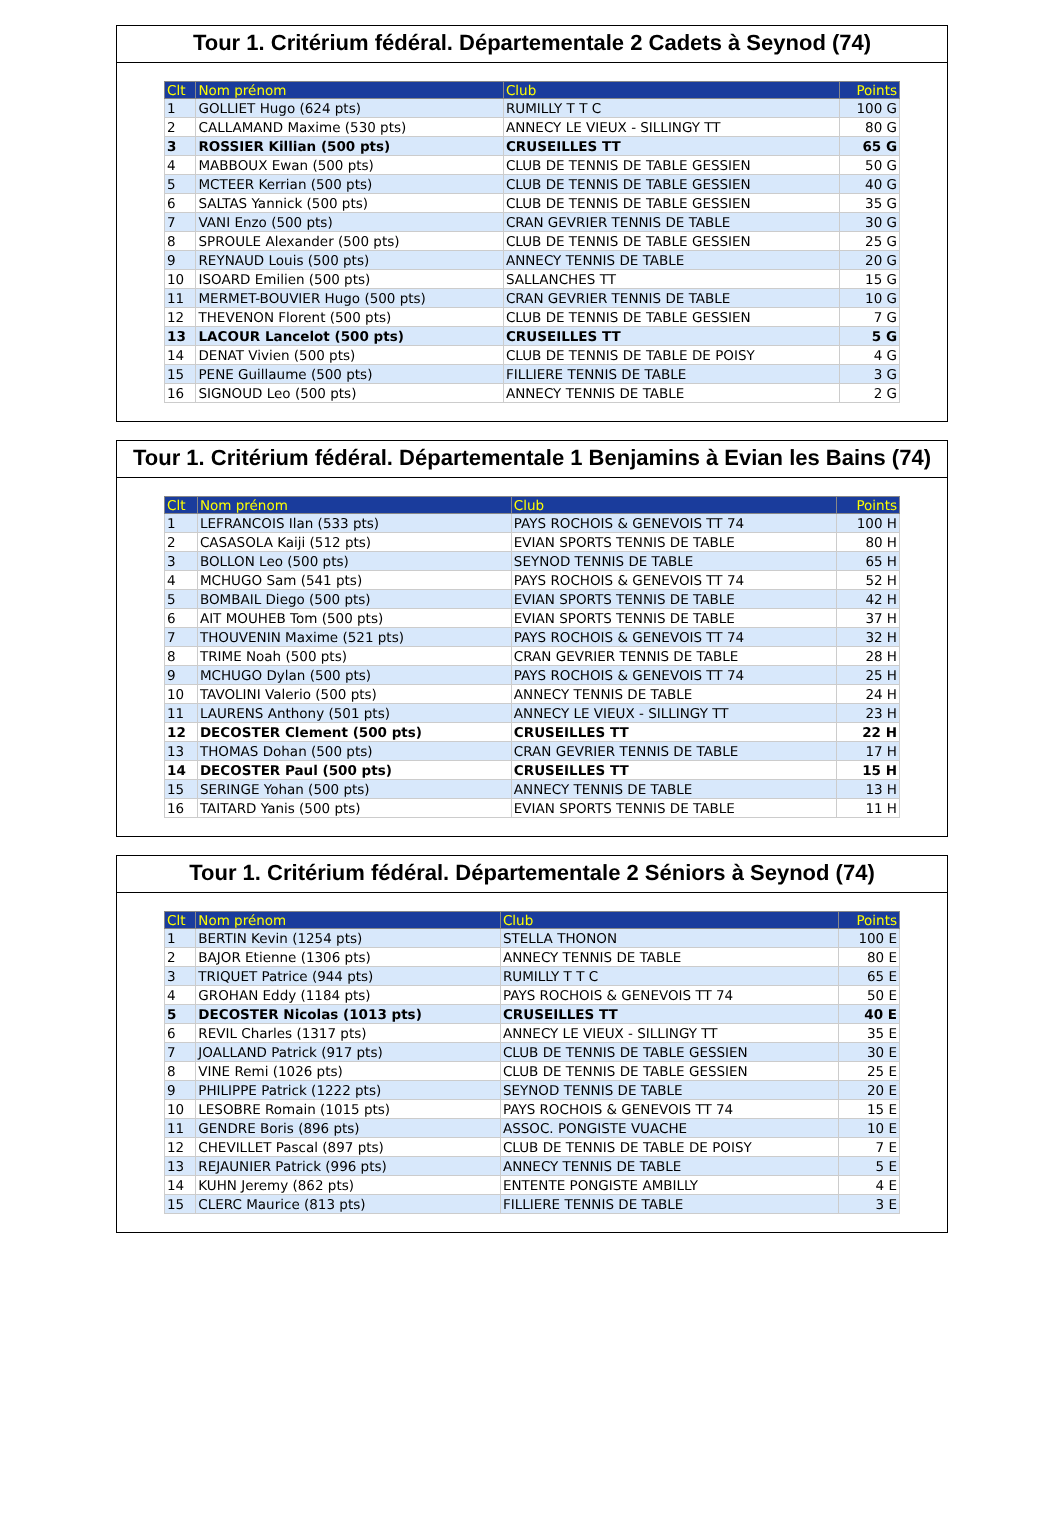Tour 1. Critérium fédéral. Départementale 2 Cadets à Seynod (74)
| Clt | Nom prénom | Club | Points |
| --- | --- | --- | --- |
| 1 | GOLLIET Hugo (624 pts) | RUMILLY T T C | 100 G |
| 2 | CALLAMAND Maxime (530 pts) | ANNECY LE VIEUX - SILLINGY TT | 80 G |
| 3 | ROSSIER Killian (500 pts) | CRUSEILLES TT | 65 G |
| 4 | MABBOUX Ewan (500 pts) | CLUB DE TENNIS DE TABLE GESSIEN | 50 G |
| 5 | MCTEER Kerrian (500 pts) | CLUB DE TENNIS DE TABLE GESSIEN | 40 G |
| 6 | SALTAS Yannick (500 pts) | CLUB DE TENNIS DE TABLE GESSIEN | 35 G |
| 7 | VANI Enzo (500 pts) | CRAN GEVRIER TENNIS DE TABLE | 30 G |
| 8 | SPROULE Alexander (500 pts) | CLUB DE TENNIS DE TABLE GESSIEN | 25 G |
| 9 | REYNAUD Louis (500 pts) | ANNECY TENNIS DE TABLE | 20 G |
| 10 | ISOARD Emilien (500 pts) | SALLANCHES TT | 15 G |
| 11 | MERMET-BOUVIER Hugo (500 pts) | CRAN GEVRIER TENNIS DE TABLE | 10 G |
| 12 | THEVENON Florent (500 pts) | CLUB DE TENNIS DE TABLE GESSIEN | 7 G |
| 13 | LACOUR Lancelot (500 pts) | CRUSEILLES TT | 5 G |
| 14 | DENAT Vivien (500 pts) | CLUB DE TENNIS DE TABLE DE POISY | 4 G |
| 15 | PENE Guillaume (500 pts) | FILLIERE TENNIS DE TABLE | 3 G |
| 16 | SIGNOUD Leo (500 pts) | ANNECY TENNIS DE TABLE | 2 G |
Tour 1. Critérium fédéral. Départementale 1 Benjamins à Evian les Bains (74)
| Clt | Nom prénom | Club | Points |
| --- | --- | --- | --- |
| 1 | LEFRANCOIS Ilan (533 pts) | PAYS ROCHOIS & GENEVOIS TT 74 | 100 H |
| 2 | CASASOLA Kaiji (512 pts) | EVIAN SPORTS TENNIS DE TABLE | 80 H |
| 3 | BOLLON Leo (500 pts) | SEYNOD TENNIS DE TABLE | 65 H |
| 4 | MCHUGO Sam (541 pts) | PAYS ROCHOIS & GENEVOIS TT 74 | 52 H |
| 5 | BOMBAIL Diego (500 pts) | EVIAN SPORTS TENNIS DE TABLE | 42 H |
| 6 | AIT MOUHEB Tom (500 pts) | EVIAN SPORTS TENNIS DE TABLE | 37 H |
| 7 | THOUVENIN Maxime (521 pts) | PAYS ROCHOIS & GENEVOIS TT 74 | 32 H |
| 8 | TRIME Noah (500 pts) | CRAN GEVRIER TENNIS DE TABLE | 28 H |
| 9 | MCHUGO Dylan (500 pts) | PAYS ROCHOIS & GENEVOIS TT 74 | 25 H |
| 10 | TAVOLINI Valerio (500 pts) | ANNECY TENNIS DE TABLE | 24 H |
| 11 | LAURENS Anthony (501 pts) | ANNECY LE VIEUX - SILLINGY TT | 23 H |
| 12 | DECOSTER Clement (500 pts) | CRUSEILLES TT | 22 H |
| 13 | THOMAS Dohan (500 pts) | CRAN GEVRIER TENNIS DE TABLE | 17 H |
| 14 | DECOSTER Paul (500 pts) | CRUSEILLES TT | 15 H |
| 15 | SERINGE Yohan (500 pts) | ANNECY TENNIS DE TABLE | 13 H |
| 16 | TAITARD Yanis (500 pts) | EVIAN SPORTS TENNIS DE TABLE | 11 H |
Tour 1. Critérium fédéral. Départementale 2 Séniors à Seynod (74)
| Clt | Nom prénom | Club | Points |
| --- | --- | --- | --- |
| 1 | BERTIN Kevin (1254 pts) | STELLA THONON | 100 E |
| 2 | BAJOR Etienne (1306 pts) | ANNECY TENNIS DE TABLE | 80 E |
| 3 | TRIQUET Patrice (944 pts) | RUMILLY T T C | 65 E |
| 4 | GROHAN Eddy (1184 pts) | PAYS ROCHOIS & GENEVOIS TT 74 | 50 E |
| 5 | DECOSTER Nicolas (1013 pts) | CRUSEILLES TT | 40 E |
| 6 | REVIL Charles (1317 pts) | ANNECY LE VIEUX - SILLINGY TT | 35 E |
| 7 | JOALLAND Patrick (917 pts) | CLUB DE TENNIS DE TABLE GESSIEN | 30 E |
| 8 | VINE Remi (1026 pts) | CLUB DE TENNIS DE TABLE GESSIEN | 25 E |
| 9 | PHILIPPE Patrick (1222 pts) | SEYNOD TENNIS DE TABLE | 20 E |
| 10 | LESOBRE Romain (1015 pts) | PAYS ROCHOIS & GENEVOIS TT 74 | 15 E |
| 11 | GENDRE Boris (896 pts) | ASSOC. PONGISTE VUACHE | 10 E |
| 12 | CHEVILLET Pascal (897 pts) | CLUB DE TENNIS DE TABLE DE POISY | 7 E |
| 13 | REJAUNIER Patrick (996 pts) | ANNECY TENNIS DE TABLE | 5 E |
| 14 | KUHN Jeremy (862 pts) | ENTENTE PONGISTE AMBILLY | 4 E |
| 15 | CLERC Maurice (813 pts) | FILLIERE TENNIS DE TABLE | 3 E |